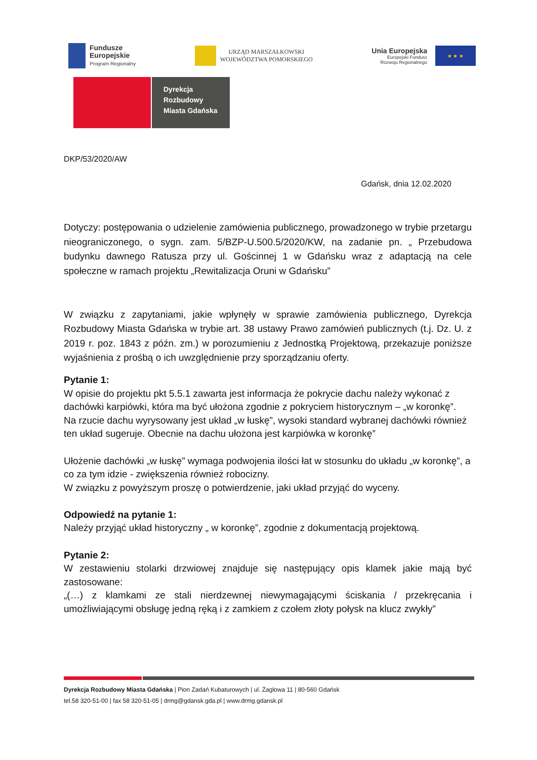Fundusze
Europejskie
Program Regionalny
URZĄD MARSZAŁKOWSKI
WOJEWÓDZTWA POMORSKIEGO
Unia Europejska
Europejski Fundusz
Rozwoju Regionalnego
★ ★ ★
Dyrekcja
Rozbudowy
Miasta Gdańska
DKP/53/2020/AW
Gdańsk, dnia 12.02.2020
Dotyczy: postępowania o udzielenie zamówienia publicznego, prowadzonego w trybie przetargu nieograniczonego, o sygn. zam. 5/BZP-U.500.5/2020/KW, na zadanie pn. „ Przebudowa budynku dawnego Ratusza przy ul. Gościnnej 1 w Gdańsku wraz z adaptacją na cele społeczne w ramach projektu „Rewitalizacja Oruni w Gdańsku”
W związku z zapytaniami, jakie wpłynęły w sprawie zamówienia publicznego, Dyrekcja Rozbudowy Miasta Gdańska w trybie art. 38 ustawy Prawo zamówień publicznych (t.j. Dz. U. z 2019 r. poz. 1843 z późn. zm.) w porozumieniu z Jednostką Projektową, przekazuje poniższe wyjaśnienia z prośbą o ich uwzględnienie przy sporządzaniu oferty.
Pytanie 1:
W opisie do projektu pkt 5.5.1 zawarta jest informacja że pokrycie dachu należy wykonać z dachówki karpiówki, która ma być ułożona zgodnie z pokryciem historycznym – „w koronkę”.
Na rzucie dachu wyrysowany jest układ „w łuskę”, wysoki standard wybranej dachówki również ten układ sugeruje. Obecnie na dachu ułożona jest karpiówka w koronkę”
Ułożenie dachówki „w łuskę” wymaga podwojenia ilości łat w stosunku do układu „w koronkę”, a co za tym idzie - zwiększenia również robocizny.
W związku z powyższym proszę o potwierdzenie, jaki układ przyjąć do wyceny.
Odpowiedź na pytanie 1:
Należy przyjąć układ historyczny „ w koronkę”, zgodnie z dokumentacją projektową.
Pytanie 2:
W zestawieniu stolarki drzwiowej znajduje się następujący opis klamek jakie mają być zastosowane:
„(…) z klamkami ze stali nierdzewnej niewymagającymi ściskania / przekręcania i umożliwiającymi obsługę jedną ręką i z zamkiem z czołem złoty połysk na klucz zwykły”
Dyrekcja Rozbudowy Miasta Gdańska | Pion Zadań Kubaturowych | ul. Żaglowa 11 | 80-560 Gdańsk
tel.58 320-51-00 | fax 58 320-51-05 | drmg@gdansk.gda.pl | www.drmg.gdansk.pl